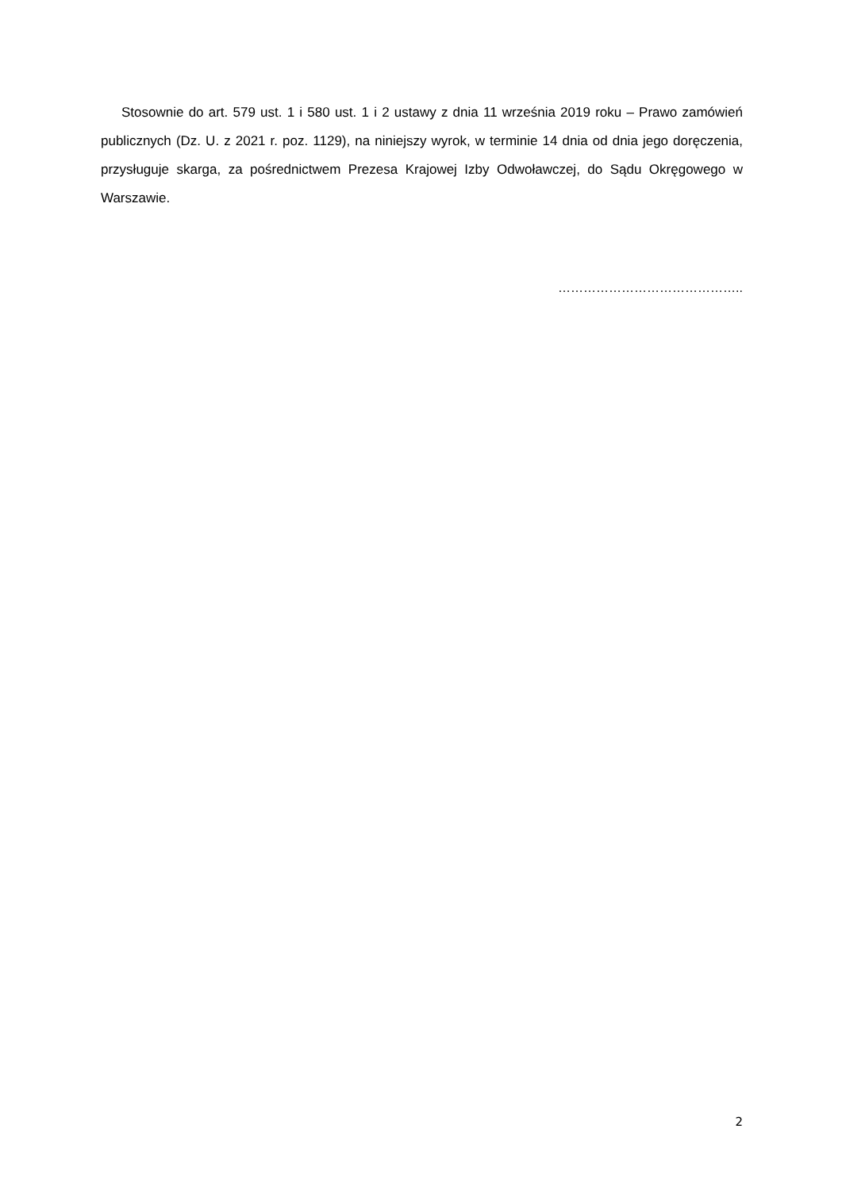Stosownie do art. 579 ust. 1 i 580 ust. 1 i 2 ustawy z dnia 11 września 2019 roku – Prawo zamówień publicznych (Dz. U. z 2021 r. poz. 1129), na niniejszy wyrok, w terminie 14 dnia od dnia jego doręczenia, przysługuje skarga, za pośrednictwem Prezesa Krajowej Izby Odwoławczej, do Sądu Okręgowego w Warszawie.
……………………………………..
2